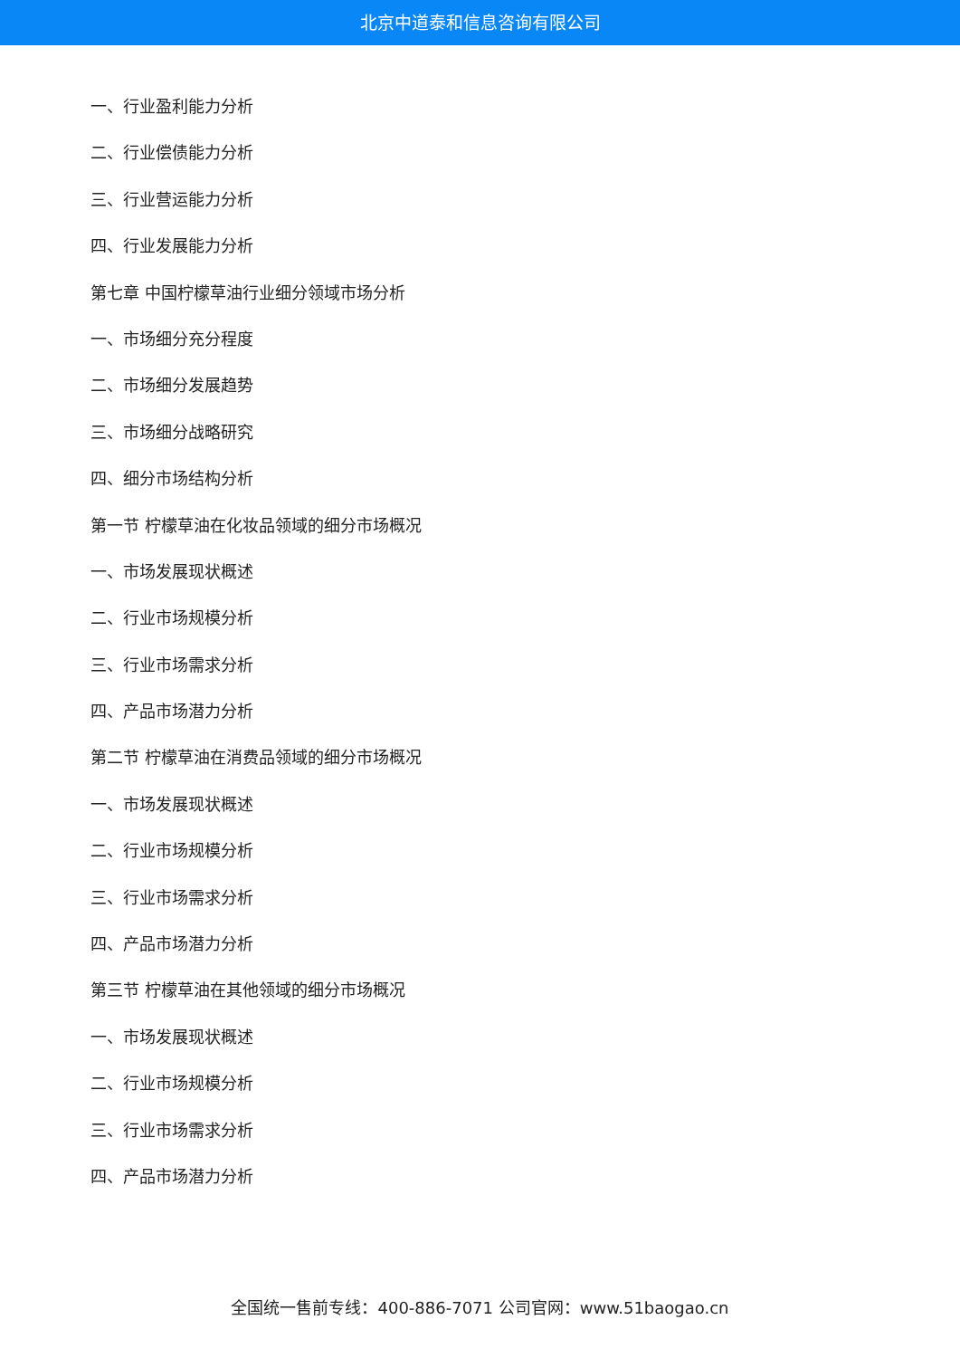北京中道泰和信息咨询有限公司
一、行业盈利能力分析
二、行业偿债能力分析
三、行业营运能力分析
四、行业发展能力分析
第七章 中国柠檬草油行业细分领域市场分析
一、市场细分充分程度
二、市场细分发展趋势
三、市场细分战略研究
四、细分市场结构分析
第一节 柠檬草油在化妆品领域的细分市场概况
一、市场发展现状概述
二、行业市场规模分析
三、行业市场需求分析
四、产品市场潜力分析
第二节 柠檬草油在消费品领域的细分市场概况
一、市场发展现状概述
二、行业市场规模分析
三、行业市场需求分析
四、产品市场潜力分析
第三节 柠檬草油在其他领域的细分市场概况
一、市场发展现状概述
二、行业市场规模分析
三、行业市场需求分析
四、产品市场潜力分析
全国统一售前专线：400-886-7071 公司官网：www.51baogao.cn